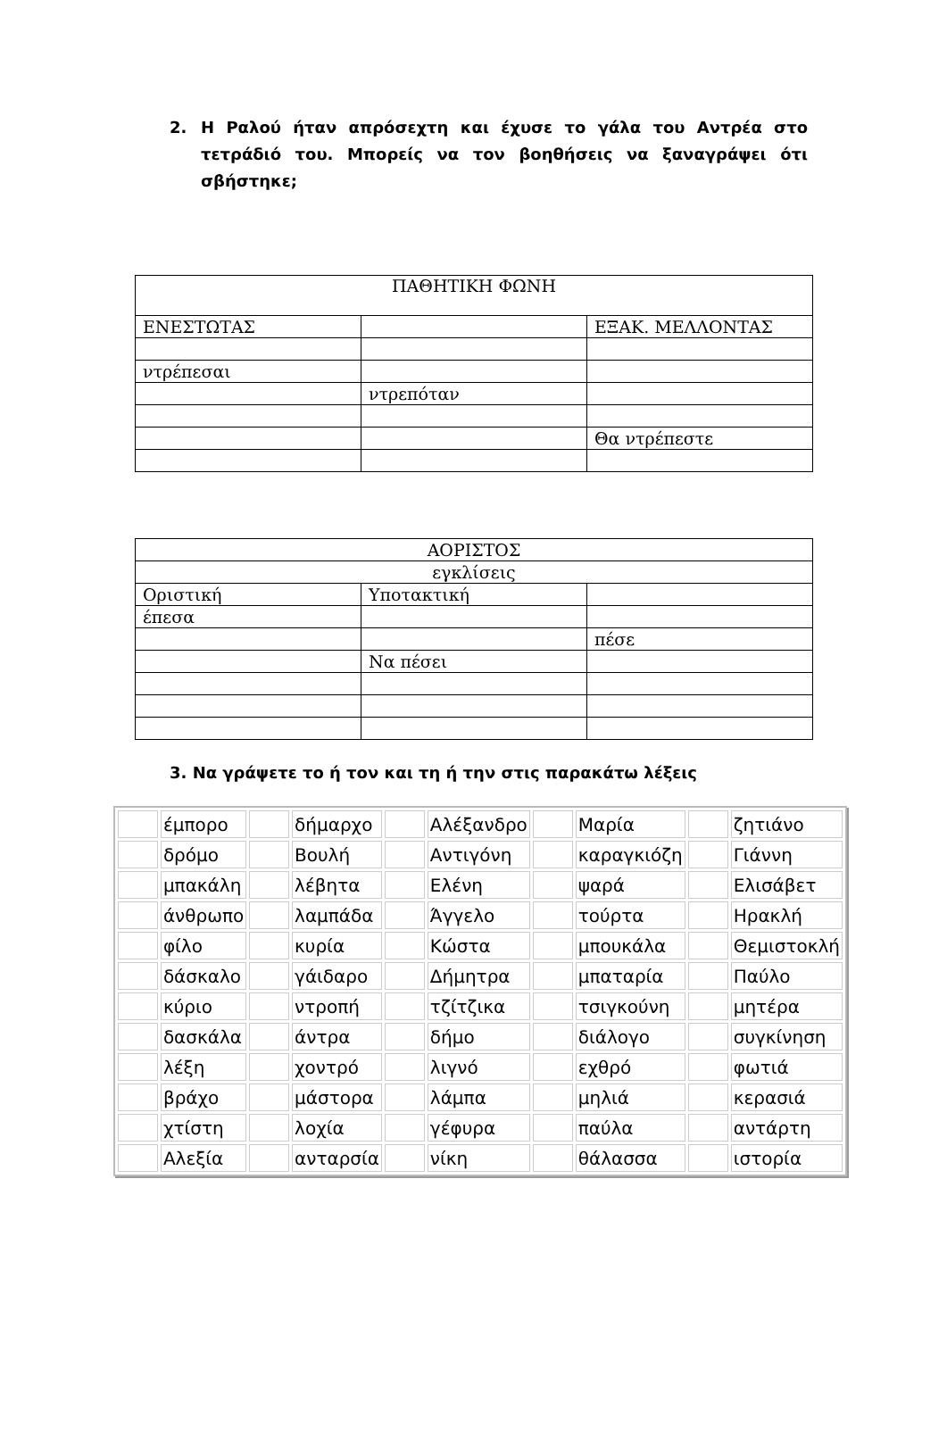2. Η Ραλού ήταν απρόσεχτη και έχυσε το γάλα του Αντρέα στο τετράδιό του. Μπορείς να τον βοηθήσεις να ξαναγράψει ότι σβήστηκε;
| ΠΑΘΗΤΙΚΗ ΦΩΝΗ | | |
| ΕΝΕΣΤΩΤΑΣ | | ΕΞΑΚ. ΜΕΛΛΟΝΤΑΣ |
| ντρέπεσαι | | |
| | ντρεπόταν | |
| | | Θα ντρέπεστε |
| ΑΟΡΙΣΤΟΣ | | |
| εγκλίσεις | | |
| Οριστική | Υποτακτική | |
| έπεσα | | |
| | | πέσε |
| | Να πέσει | |
3. Να γράψετε το ή τον και τη ή την στις παρακάτω λέξεις
| | έμπορο | | δήμαρχο | | Αλέξανδρο | | Μαρία | | ζητιάνο |
| | δρόμο | | Βουλή | | Αντιγόνη | | καραγκιόζη | | Γιάννη |
| | μπακάλη | | λέβητα | | Ελένη | | ψαρά | | Ελισάβετ |
| | άνθρωπο | | λαμπάδα | | Άγγελο | | τούρτα | | Ηρακλή |
| | φίλο | | κυρία | | Κώστα | | μπουκάλα | | Θεμιστοκλή |
| | δάσκαλο | | γάιδαρο | | Δήμητρα | | μπαταρία | | Παύλο |
| | κύριο | | ντροπή | | τζίτζικα | | τσιγκούνη | | μητέρα |
| | δασκάλα | | άντρα | | δήμο | | διάλογο | | συγκίνηση |
| | λέξη | | χοντρό | | λιγνό | | εχθρό | | φωτιά |
| | βράχο | | μάστορα | | λάμπα | | μηλιά | | κερασιά |
| | χτίστη | | λοχία | | γέφυρα | | παύλα | | αντάρτη |
| | Αλεξία | | ανταρσία | | νίκη | | θάλασσα | | ιστορία |